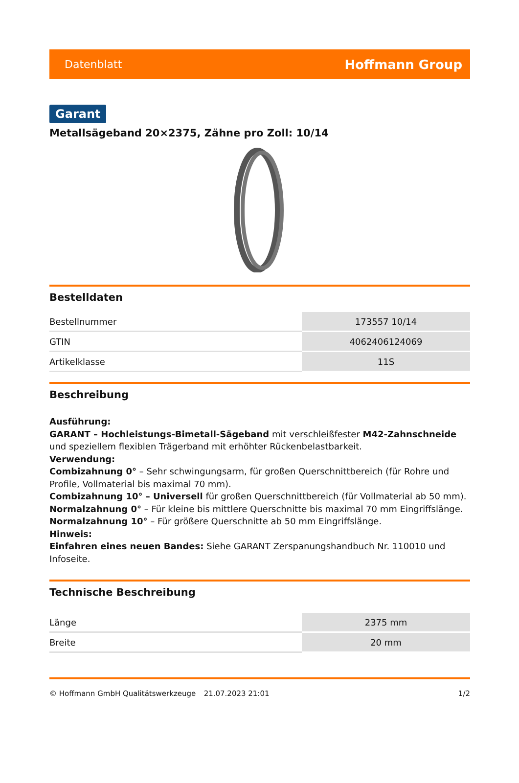Datenblatt Hoffmann Group
Garant
Metallsägeband 20×2375, Zähne pro Zoll: 10/14
Bestelldaten
| Bestellnummer | 173557 10/14 |
| GTIN | 4062406124069 |
| Artikelklasse | 11S |
Beschreibung
Ausführung:
GARANT – Hochleistungs-Bimetall-Sägeband mit verschleißfester M42-Zahnschneide und speziellem flexiblen Trägerband mit erhöhter Rückenbelastbarkeit.
Verwendung:
Combizahnung 0° – Sehr schwingungsarm, für großen Querschnittbereich (für Rohre und Profile, Vollmaterial bis maximal 70 mm).
Combizahnung 10° – Universell für großen Querschnittbereich (für Vollmaterial ab 50 mm).
Normalzahnung 0° – Für kleine bis mittlere Querschnitte bis maximal 70 mm Eingriffslänge.
Normalzahnung 10° – Für größere Querschnitte ab 50 mm Eingriffslänge.
Hinweis:
Einfahren eines neuen Bandes: Siehe GARANT Zerspanungshandbuch Nr. 110010 und Infoseite.
Technische Beschreibung
| Länge | 2375 mm |
| Breite | 20 mm |
© Hoffmann GmbH Qualitätswerkzeuge 21.07.2023 21:01 1/2